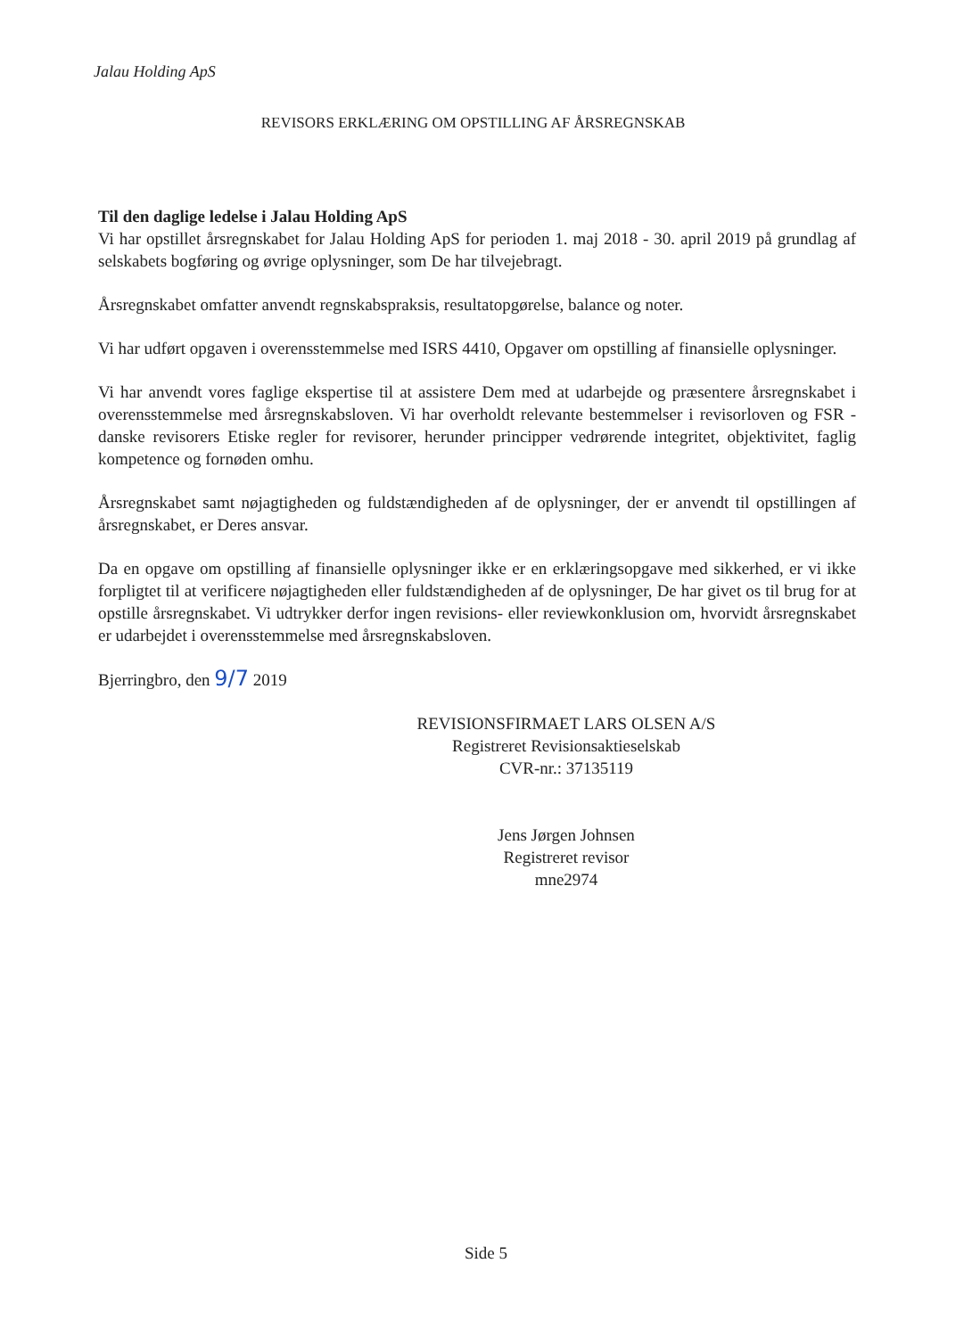Jalau Holding ApS
REVISORS ERKLÆRING OM OPSTILLING AF ÅRSREGNSKAB
Til den daglige ledelse i Jalau Holding ApS
Vi har opstillet årsregnskabet for Jalau Holding ApS for perioden 1. maj 2018 - 30. april 2019 på grundlag af selskabets bogføring og øvrige oplysninger, som De har tilvejebragt.
Årsregnskabet omfatter anvendt regnskabspraksis, resultatopgørelse, balance og noter.
Vi har udført opgaven i overensstemmelse med ISRS 4410, Opgaver om opstilling af finansielle oplysninger.
Vi har anvendt vores faglige ekspertise til at assistere Dem med at udarbejde og præsentere årsregnskabet i overensstemmelse med årsregnskabsloven. Vi har overholdt relevante bestemmelser i revisorloven og FSR - danske revisorers Etiske regler for revisorer, herunder principper vedrørende integritet, objektivitet, faglig kompetence og fornøden omhu.
Årsregnskabet samt nøjagtigheden og fuldstændigheden af de oplysninger, der er anvendt til opstillingen af årsregnskabet, er Deres ansvar.
Da en opgave om opstilling af finansielle oplysninger ikke er en erklæringsopgave med sikkerhed, er vi ikke forpligtet til at verificere nøjagtigheden eller fuldstændigheden af de oplysninger, De har givet os til brug for at opstille årsregnskabet. Vi udtrykker derfor ingen revisions- eller reviewkonklusion om, hvorvidt årsregnskabet er udarbejdet i overensstemmelse med årsregnskabsloven.
Bjerringbro, den 9/7 2019
REVISIONSFIRMAET LARS OLSEN A/S
Registreret Revisionsaktieselskab
CVR-nr.: 37135119
Jens Jørgen Johnsen
Registreret revisor
mne2974
Side 5